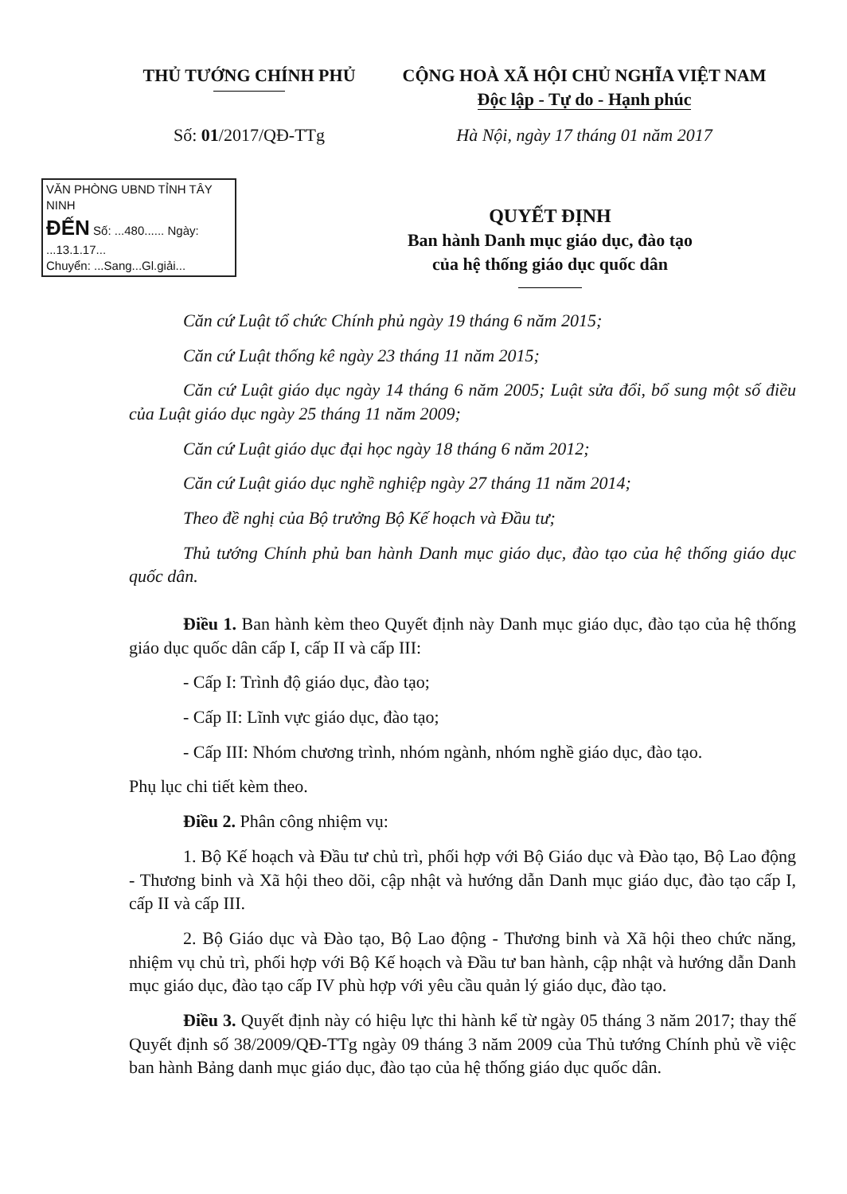THỦ TƯỚNG CHÍNH PHỦ
Số: 01/2017/QĐ-TTg
CỘNG HOÀ XÃ HỘI CHỦ NGHĨA VIỆT NAM
Độc lập - Tự do - Hạnh phúc
Hà Nội, ngày 17 tháng 01 năm 2017
VĂN PHÒNG UBND TỈNH TÂY NINH
ĐẾN Số: ...480...... Ngày: ...13.1.17...
Chuyển: ...Sang...Gl.giải...
QUYẾT ĐỊNH
Ban hành Danh mục giáo dục, đào tạo
của hệ thống giáo dục quốc dân
Căn cứ Luật tổ chức Chính phủ ngày 19 tháng 6 năm 2015;
Căn cứ Luật thống kê ngày 23 tháng 11 năm 2015;
Căn cứ Luật giáo dục ngày 14 tháng 6 năm 2005; Luật sửa đổi, bổ sung một số điều của Luật giáo dục ngày 25 tháng 11 năm 2009;
Căn cứ Luật giáo dục đại học ngày 18 tháng 6 năm 2012;
Căn cứ Luật giáo dục nghề nghiệp ngày 27 tháng 11 năm 2014;
Theo đề nghị của Bộ trưởng Bộ Kế hoạch và Đầu tư;
Thủ tướng Chính phủ ban hành Danh mục giáo dục, đào tạo của hệ thống giáo dục quốc dân.
Điều 1. Ban hành kèm theo Quyết định này Danh mục giáo dục, đào tạo của hệ thống giáo dục quốc dân cấp I, cấp II và cấp III:
- Cấp I: Trình độ giáo dục, đào tạo;
- Cấp II: Lĩnh vực giáo dục, đào tạo;
- Cấp III: Nhóm chương trình, nhóm ngành, nhóm nghề giáo dục, đào tạo.
Phụ lục chi tiết kèm theo.
Điều 2. Phân công nhiệm vụ:
1. Bộ Kế hoạch và Đầu tư chủ trì, phối hợp với Bộ Giáo dục và Đào tạo, Bộ Lao động - Thương binh và Xã hội theo dõi, cập nhật và hướng dẫn Danh mục giáo dục, đào tạo cấp I, cấp II và cấp III.
2. Bộ Giáo dục và Đào tạo, Bộ Lao động - Thương binh và Xã hội theo chức năng, nhiệm vụ chủ trì, phối hợp với Bộ Kế hoạch và Đầu tư ban hành, cập nhật và hướng dẫn Danh mục giáo dục, đào tạo cấp IV phù hợp với yêu cầu quản lý giáo dục, đào tạo.
Điều 3. Quyết định này có hiệu lực thi hành kể từ ngày 05 tháng 3 năm 2017; thay thế Quyết định số 38/2009/QĐ-TTg ngày 09 tháng 3 năm 2009 của Thủ tướng Chính phủ về việc ban hành Bảng danh mục giáo dục, đào tạo của hệ thống giáo dục quốc dân.